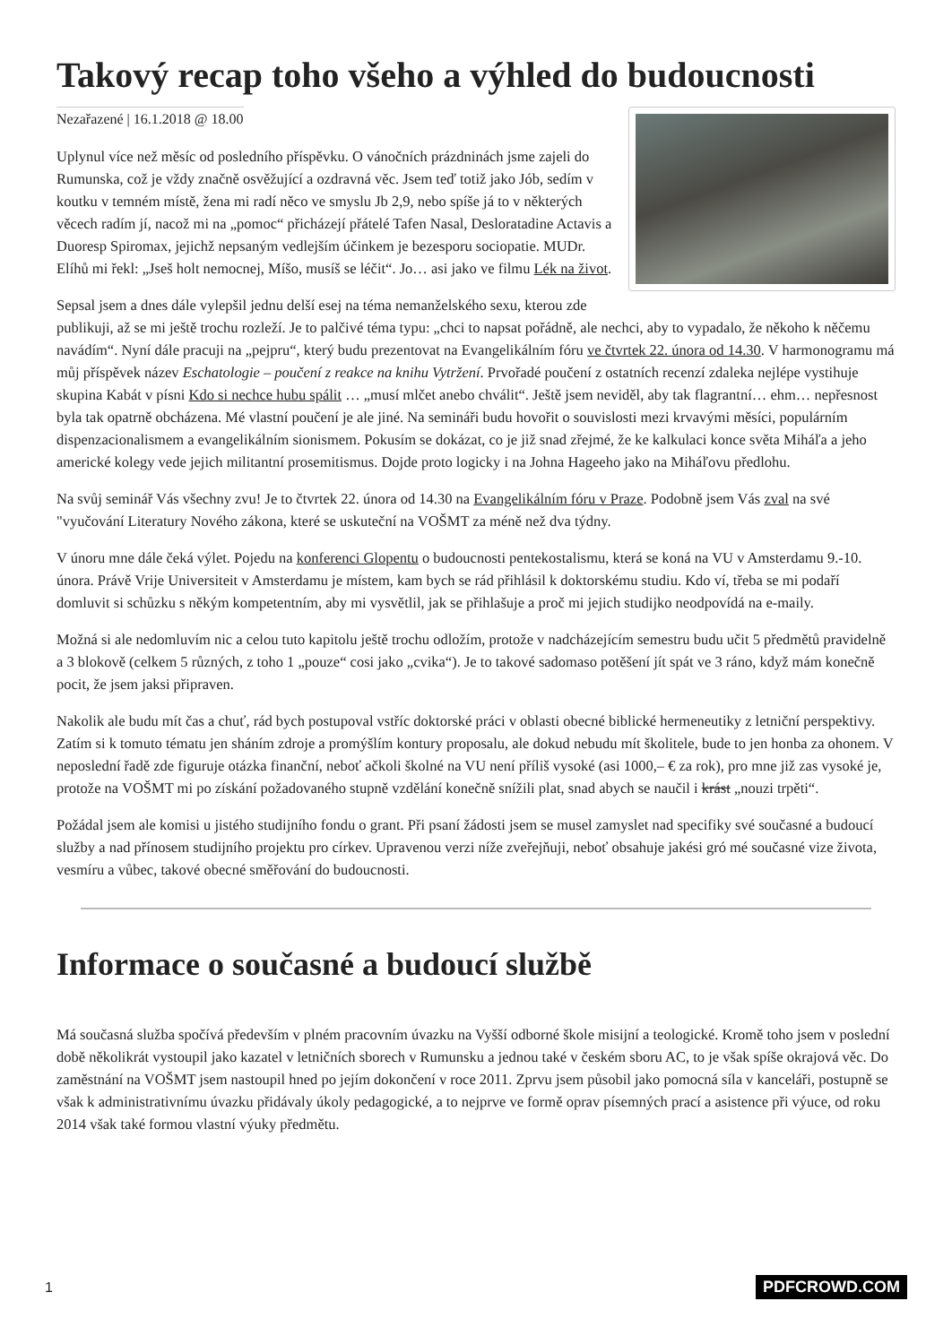Takový recap toho všeho a výhled do budoucnosti
Nezařazené | 16.1.2018 @ 18.00
Uplynul více než měsíc od posledního příspěvku. O vánočních prázdninách jsme zajeli do Rumunska, což je vždy značně osvěžující a ozdravná věc. Jsem teď totiž jako Jób, sedím v koutku v temném místě, žena mi radí něco ve smyslu Jb 2,9, nebo spíše já to v některých věcech radím jí, nacož mi na „pomoc“ přicházejí přátelé Tafen Nasal, Desloratadine Actavis a Duoresp Spiromax, jejichž nepsaným vedlejším účinkem je bezesporu sociopatie. MUDr. Elíhů mi řekl: „Jseš holt nemocnej, Míšo, musíš se léčit“. Jo… asi jako ve filmu Lék na život.
Sepsal jsem a dnes dále vylepšil jednu delší esej na téma nemanželského sexu, kterou zde publikuji, až se mi ještě trochu rozleží. Je to palčivé téma typu: „chci to napsat pořádně, ale nechci, aby to vypadalo, že někoho k něčemu navádím“. Nyní dále pracuji na „pejpru“, který budu prezentovat na Evangelikálním fóru ve čtvrtek 22. února od 14.30. V harmonogramu má můj příspěvek název Eschatologie – poučení z reakce na knihu Vytržení. Prvořadé poučení z ostatních recenzí zdaleka nejlépe vystihuje skupina Kabát v písni Kdo si nechce hubu spálit … „musí mlčet anebo chválit“. Ještě jsem neviděl, aby tak flagrantní… ehm… nepřesnost byla tak opatrně obcházena. Mé vlastní poučení je ale jiné. Na semináři budu hovořit o souvislosti mezi krvavými měsíci, populárním dispenzacionalismem a evangelikálním sionismem. Pokusím se dokázat, co je již snad zřejmé, že ke kalkulaci konce světa Miháľa a jeho americké kolegy vede jejich militantní prosemitismus. Dojde proto logicky i na Johna Hageeho jako na Miháľovu předlohu.
Na svůj seminář Vás všechny zvu! Je to čtvrtek 22. února od 14.30 na Evangelikálním fóru v Praze. Podobně jsem Vás zval na své "vyučování Literatury Nového zákona, které se uskuteční na VOŠMT za méně než dva týdny.
V únoru mne dále čeká výlet. Pojedu na konferenci Glopentu o budoucnosti pentekostalismu, která se koná na VU v Amsterdamu 9.-10. února. Právě Vrije Universiteit v Amsterdamu je místem, kam bych se rád přihlásil k doktorskému studiu. Kdo ví, třeba se mi podaří domluvit si schůzku s někým kompetentním, aby mi vysvětlil, jak se přihlašuje a proč mi jejich studijko neodpovídá na e-maily.
Možná si ale nedomluvím nic a celou tuto kapitolu ještě trochu odložím, protože v nadcházejícím semestru budu učit 5 předmětů pravidelně a 3 blokově (celkem 5 různých, z toho 1 „pouze“ cosi jako „cvika“). Je to takové sadomaso potěšení jít spát ve 3 ráno, když mám konečně pocit, že jsem jaksi připraven.
Nakolik ale budu mít čas a chuť, rád bych postupoval vstříc doktorské práci v oblasti obecné biblické hermeneutiky z letniční perspektivy. Zatím si k tomuto tématu jen sháním zdroje a promýšlím kontury proposalu, ale dokud nebudu mít školitele, bude to jen honba za ohonem. V neposlední řadě zde figuruje otázka finanční, neboť ačkoli školné na VU není příliš vysoké (asi 1000,– € za rok), pro mne již zas vysoké je, protože na VOŠMT mi po získání požadovaného stupně vzdělání konečně snížili plat, snad abych se naučil i krást „nouzi trpěti“.
Požádal jsem ale komisi u jistého studijního fondu o grant. Při psaní žádosti jsem se musel zamyslet nad specifiky své současné a budoucí služby a nad přínosem studijního projektu pro církev. Upravenou verzi níže zveřejňuji, neboť obsahuje jakési gró mé současné vize života, vesmíru a vůbec, takové obecné směřování do budoucnosti.
Informace o současné a budoucí službě
Má současná služba spočívá především v plném pracovním úvazku na Vyšší odborné škole misijní a teologické. Kromě toho jsem v poslední době několikrát vystoupil jako kazatel v letničních sborech v Rumunsku a jednou také v českém sboru AC, to je však spíše okrajová věc. Do zaměstnání na VOŠMT jsem nastoupil hned po jejím dokončení v roce 2011. Zprvu jsem působil jako pomocná síla v kanceláři, postupně se však k administrativnímu úvazku přidávaly úkoly pedagogické, a to nejprve ve formě oprav písemných prací a asistence při výuce, od roku 2014 však také formou vlastní výuky předmětu.
1 PDFCROWD.COM